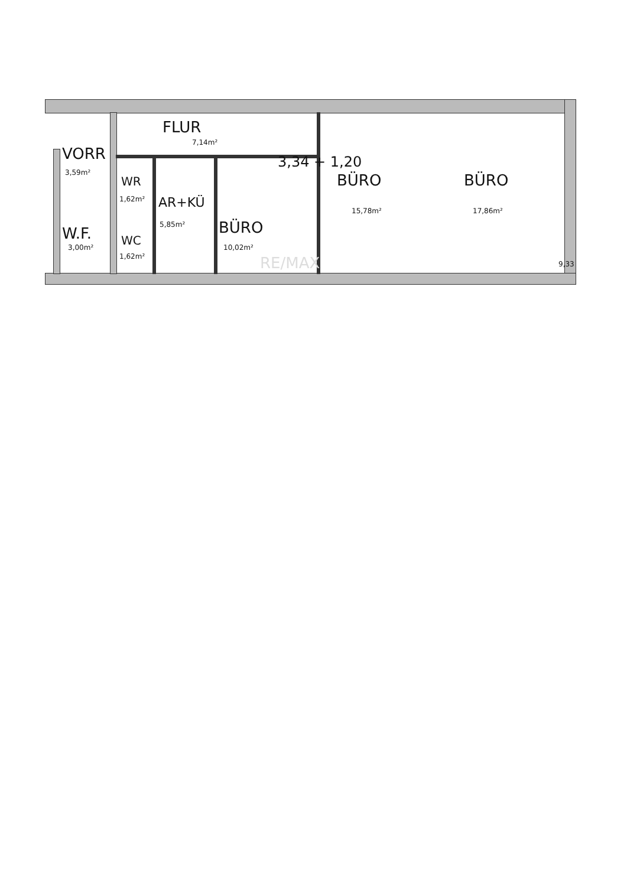FLUR
7,14m²
VORR
3,59m²
WR
1,62m² AR+KÜ
5,85m²
W.F.
3,00m²
WC
1,62m²
BÜRO
10,02m²
3,34 + 1,20
BÜRO
15,78m²
BÜRO
17,86m²
9,33
RE/MAX